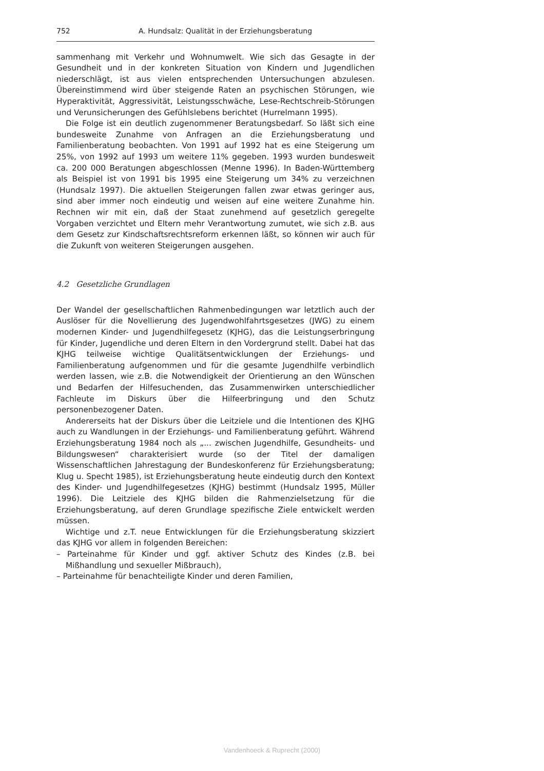752 A. Hundsalz: Qualität in der Erziehungsberatung
sammenhang mit Verkehr und Wohnumwelt. Wie sich das Gesagte in der Gesundheit und in der konkreten Situation von Kindern und Jugendlichen niederschlägt, ist aus vielen entsprechenden Untersuchungen abzulesen. Übereinstimmend wird über steigende Raten an psychischen Störungen, wie Hyperaktivität, Aggressivität, Leistungsschwäche, Lese-Rechtschreib-Störungen und Verunsicherungen des Gefühlslebens berichtet (Hurrelmann 1995).
Die Folge ist ein deutlich zugenommener Beratungsbedarf. So läßt sich eine bundesweite Zunahme von Anfragen an die Erziehungsberatung und Familienberatung beobachten. Von 1991 auf 1992 hat es eine Steigerung um 25%, von 1992 auf 1993 um weitere 11% gegeben. 1993 wurden bundesweit ca. 200 000 Beratungen abgeschlossen (Menne 1996). In Baden-Württemberg als Beispiel ist von 1991 bis 1995 eine Steigerung um 34% zu verzeichnen (Hundsalz 1997). Die aktuellen Steigerungen fallen zwar etwas geringer aus, sind aber immer noch eindeutig und weisen auf eine weitere Zunahme hin. Rechnen wir mit ein, daß der Staat zunehmend auf gesetzlich geregelte Vorgaben verzichtet und Eltern mehr Verantwortung zumutet, wie sich z.B. aus dem Gesetz zur Kindschaftsrechtsreform erkennen läßt, so können wir auch für die Zukunft von weiteren Steigerungen ausgehen.
4.2 Gesetzliche Grundlagen
Der Wandel der gesellschaftlichen Rahmenbedingungen war letztlich auch der Auslöser für die Novellierung des Jugendwohlfahrtsgesetzes (JWG) zu einem modernen Kinder- und Jugendhilfegesetz (KJHG), das die Leistungserbringung für Kinder, Jugendliche und deren Eltern in den Vordergrund stellt. Dabei hat das KJHG teilweise wichtige Qualitätsentwicklungen der Erziehungs- und Familienberatung aufgenommen und für die gesamte Jugendhilfe verbindlich werden lassen, wie z.B. die Notwendigkeit der Orientierung an den Wünschen und Bedarfen der Hilfesuchenden, das Zusammenwirken unterschiedlicher Fachleute im Diskurs über die Hilfeerbringung und den Schutz personenbezogener Daten.
Andererseits hat der Diskurs über die Leitziele und die Intentionen des KJHG auch zu Wandlungen in der Erziehungs- und Familienberatung geführt. Während Erziehungsberatung 1984 noch als „... zwischen Jugendhilfe, Gesundheits- und Bildungswesen“ charakterisiert wurde (so der Titel der damaligen Wissenschaftlichen Jahrestagung der Bundeskonferenz für Erziehungsberatung; Klug u. Specht 1985), ist Erziehungsberatung heute eindeutig durch den Kontext des Kinder- und Jugendhilfegesetzes (KJHG) bestimmt (Hundsalz 1995, Müller 1996). Die Leitziele des KJHG bilden die Rahmenzielsetzung für die Erziehungsberatung, auf deren Grundlage spezifische Ziele entwickelt werden müssen.
Wichtige und z.T. neue Entwicklungen für die Erziehungsberatung skizziert das KJHG vor allem in folgenden Bereichen:
– Parteinahme für Kinder und ggf. aktiver Schutz des Kindes (z.B. bei Mißhandlung und sexueller Mißbrauch),
– Parteinahme für benachteiligte Kinder und deren Familien,
Vandenhoeck & Ruprecht (2000)